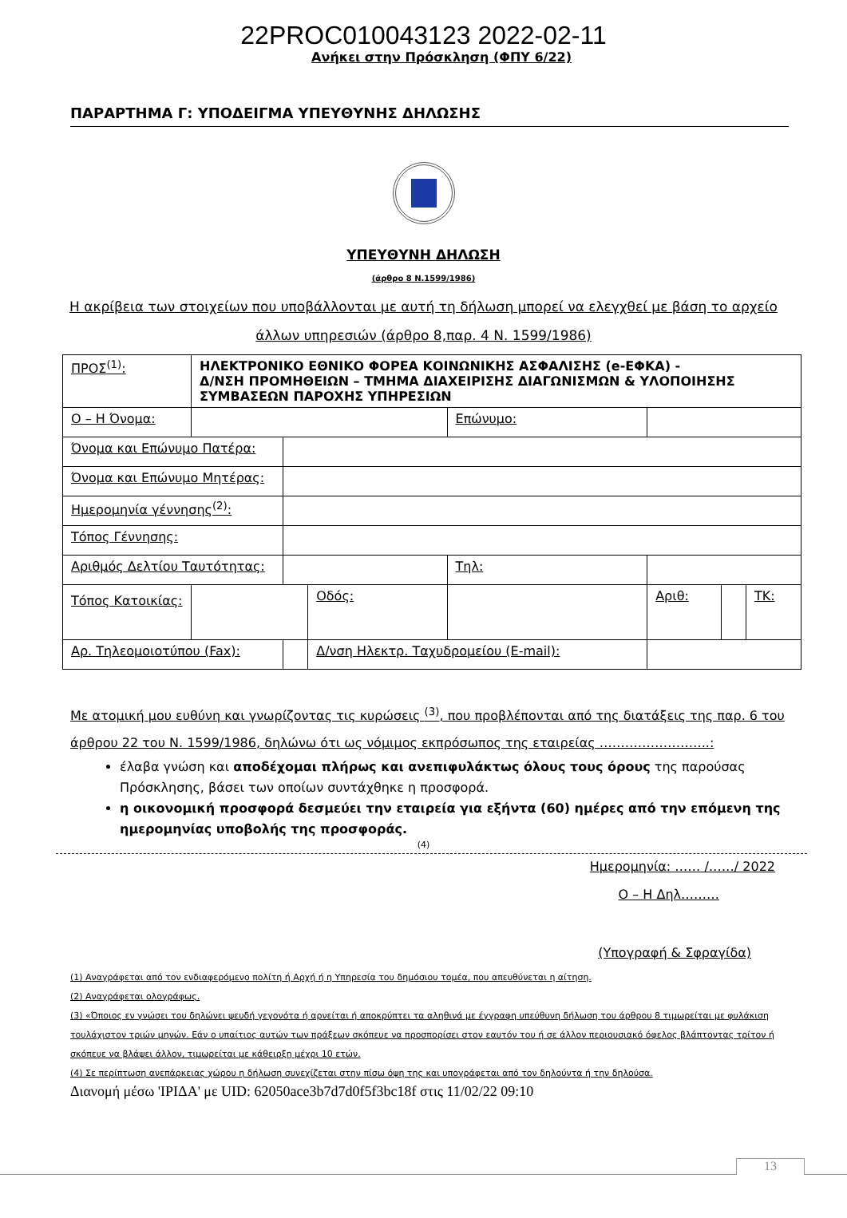22PROC010043123 2022-02-11
Ανήκει στην Πρόσκληση (ΦΠΥ 6/22)
ΠΑΡΑΡΤΗΜΑ Γ: ΥΠΟΔΕΙΓΜΑ ΥΠΕΥΘΥΝΗΣ ΔΗΛΩΣΗΣ
ΥΠΕΥΘΥΝΗ ΔΗΛΩΣΗ
(άρθρο 8 Ν.1599/1986)
Η ακρίβεια των στοιχείων που υποβάλλονται με αυτή τη δήλωση μπορεί να ελεγχθεί με βάση το αρχείο άλλων υπηρεσιών (άρθρο 8,παρ. 4 Ν. 1599/1986)
| ΠΡΟΣ<sup>(1)</sup>: | ΗΛΕΚΤΡΟΝΙΚΟ ΕΘΝΙΚΟ ΦΟΡΕΑ ΚΟΙΝΩΝΙΚΗΣ ΑΣΦΑΛΙΣΗΣ (e-ΕΦΚΑ) - Δ/ΝΣΗ ΠΡΟΜΗΘΕΙΩΝ – ΤΜΗΜΑ ΔΙΑΧΕΙΡΙΣΗΣ ΔΙΑΓΩΝΙΣΜΩΝ & ΥΛΟΠΟΙΗΣΗΣ ΣΥΜΒΑΣΕΩΝ ΠΑΡΟΧΗΣ ΥΠΗΡΕΣΙΩΝ | | | | | | |
| Ο – Η Όνομα: | | | | Επώνυμο: | | | |
| Όνομα και Επώνυμο Πατέρα: | | | | | | | |
| Όνομα και Επώνυμο Μητέρας: | | | | | | | |
| Ημερομηνία γέννησης<sup>(2)</sup>: | | | | | | | |
| Τόπος Γέννησης: | | | | | | | |
| Αριθμός Δελτίου Ταυτότητας: | | | | Τηλ: | | | |
| Τόπος Κατοικίας: | | | Οδός: | | Αριθ: | | ΤΚ: |
| Αρ. Τηλεομοιοτύπου (Fax): | | | Δ/νση Ηλεκτρ. Ταχυδρομείου (E-mail): | | | | |
Με ατομική μου ευθύνη και γνωρίζοντας τις κυρώσεις <sup>(3)</sup>, που προβλέπονται από της διατάξεις της παρ. 6 του άρθρου 22 του Ν. 1599/1986, δηλώνω ότι ως νόμιμος εκπρόσωπος της εταιρείας ……………………..:
έλαβα γνώση και αποδέχομαι πλήρως και ανεπιφυλάκτως όλους τους όρους της παρούσας Πρόσκλησης, βάσει των οποίων συντάχθηκε η προσφορά.
η οικονομική προσφορά δεσμεύει την εταιρεία για εξήντα (60) ημέρες από την επόμενη της ημερομηνίας υποβολής της προσφοράς.
(4)
Ημερομηνία: …… /……/ 2022
Ο – Η Δηλ………
(Υπογραφή & Σφραγίδα)
(1) Αναγράφεται από τον ενδιαφερόμενο πολίτη ή Αρχή ή η Υπηρεσία του δημόσιου τομέα, που απευθύνεται η αίτηση.
(2) Αναγράφεται ολογράφως.
(3) «Όποιος εν γνώσει του δηλώνει ψευδή γεγονότα ή αρνείται ή αποκρύπτει τα αληθινά με έγγραφη υπεύθυνη δήλωση του άρθρου 8 τιμωρείται με φυλάκιση τουλάχιστον τριών μηνών. Εάν ο υπαίτιος αυτών των πράξεων σκόπευε να προσπορίσει στον εαυτόν του ή σε άλλον περιουσιακό όφελος βλάπτοντας τρίτον ή σκόπευε να βλάψει άλλον, τιμωρείται με κάθειρξη μέχρι 10 ετών.
(4) Σε περίπτωση ανεπάρκειας χώρου η δήλωση συνεχίζεται στην πίσω όψη της και υπογράφεται από τον δηλούντα ή την δηλούσα.
Διανομή μέσω 'ΙΡΙΔΑ' με UID: 62050ace3b7d7d0f5f3bc18f στις 11/02/22 09:10
13